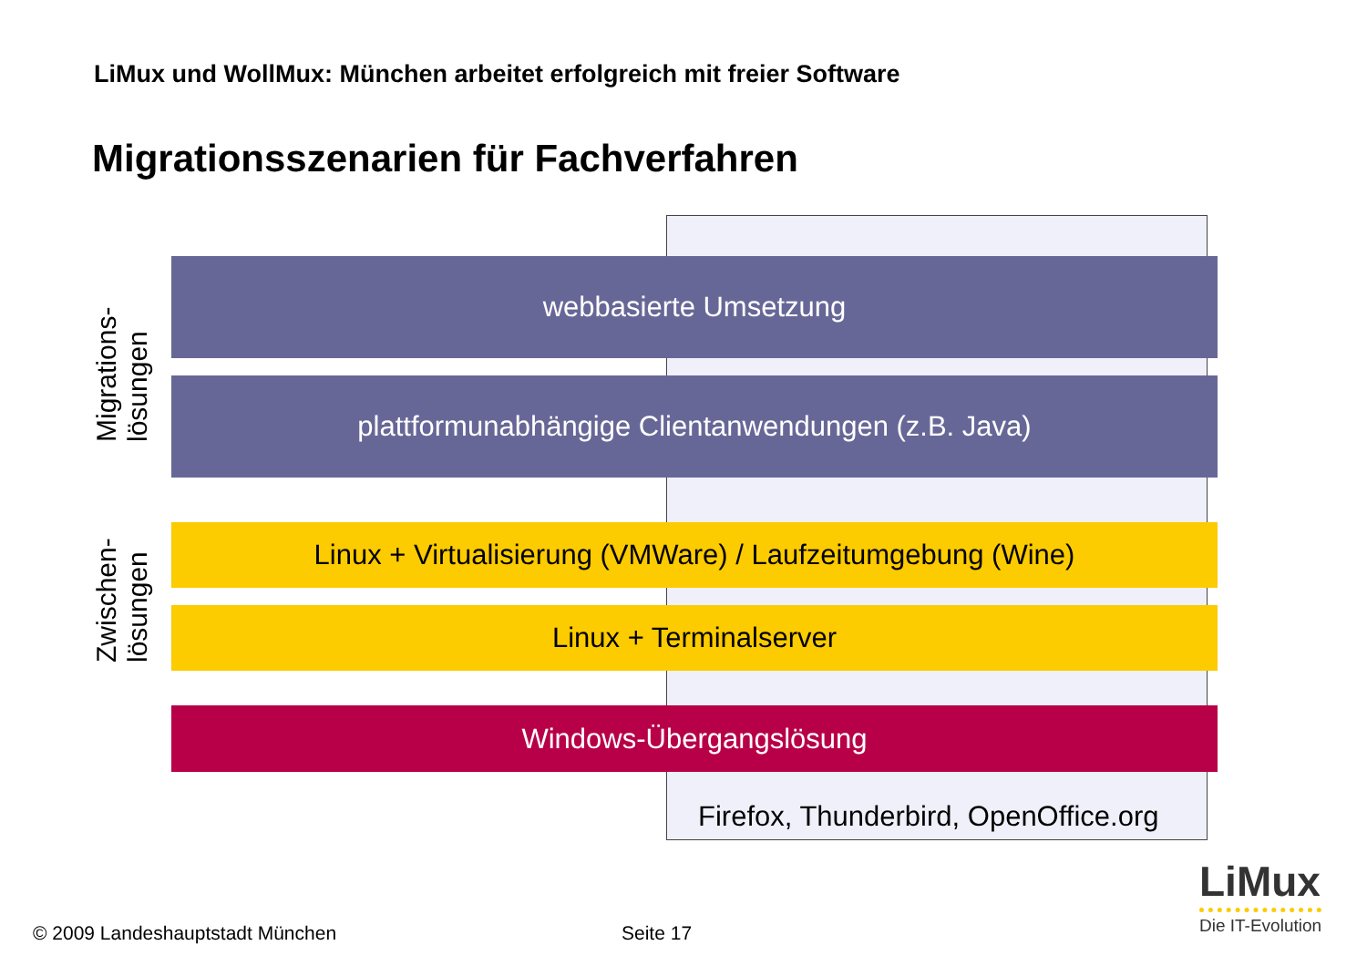LiMux und WollMux: München arbeitet erfolgreich mit freier Software
Migrationsszenarien für Fachverfahren
Migrations- lösungen
webbasierte Umsetzung
plattformunabhängige Clientanwendungen (z.B. Java)
Zwischen- lösungen
Linux + Virtualisierung (VMWare) / Laufzeitumgebung (Wine)
Linux + Terminalserver
Windows-Übergangslösung
Firefox, Thunderbird, OpenOffice.org
© 2009 Landeshauptstadt München
Seite 17
LiMux
Die IT-Evolution